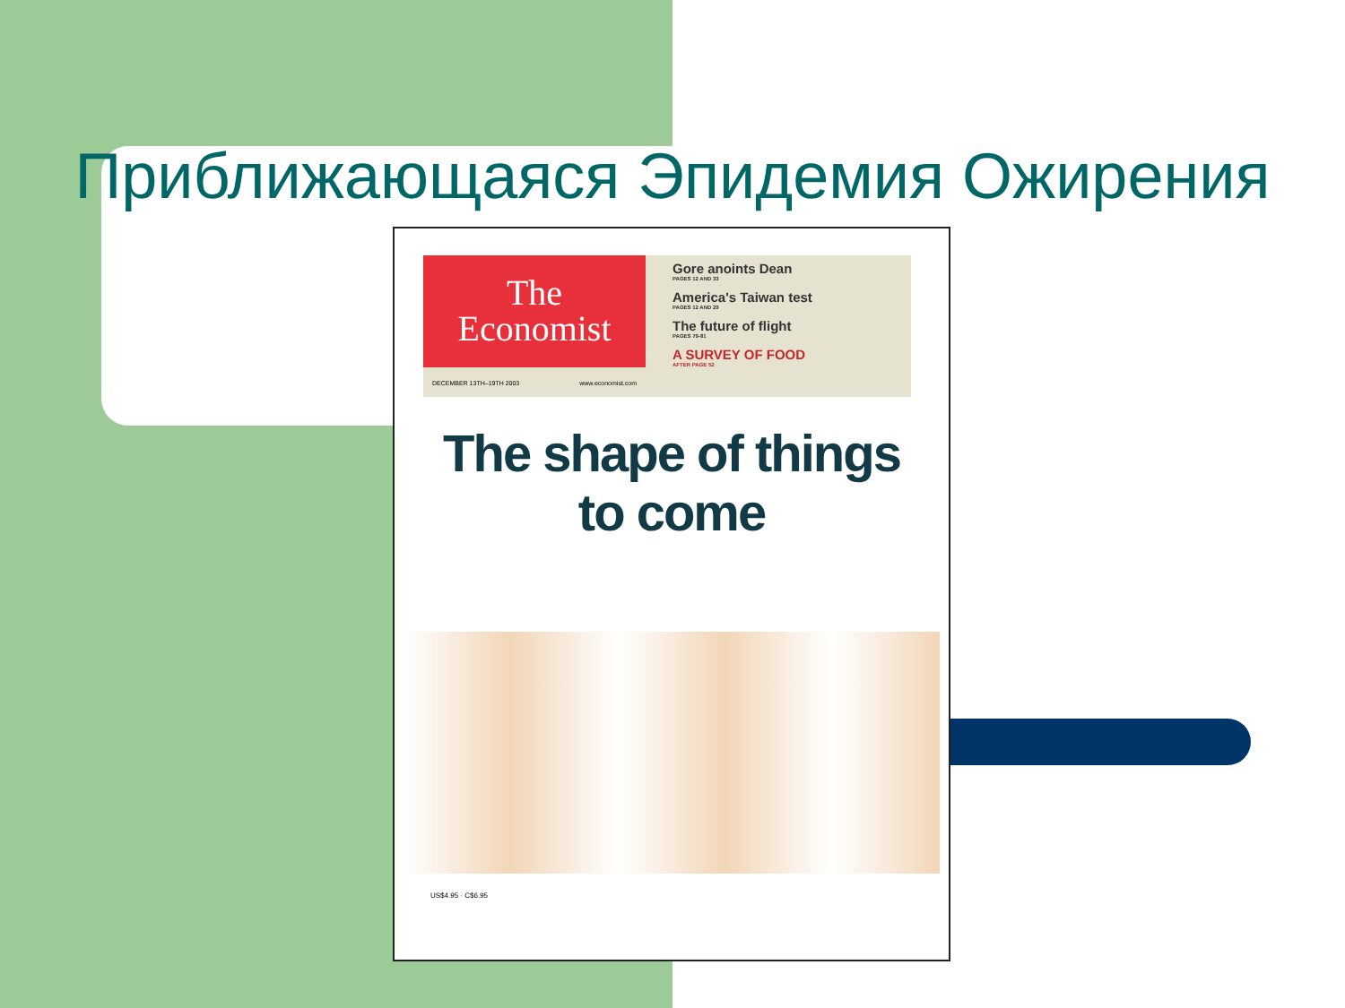Приближающаяся Эпидемия Ожирения
The
Economist
DECEMBER 13TH–19TH 2003 www.economist.com
Gore anoints Dean
PAGES 12 AND 33
America's Taiwan test
PAGES 12 AND 29
The future of flight
PAGES 79-81
A SURVEY OF FOOD
AFTER PAGE 52
The shape of things
to come
US$4.95 · C$6.95